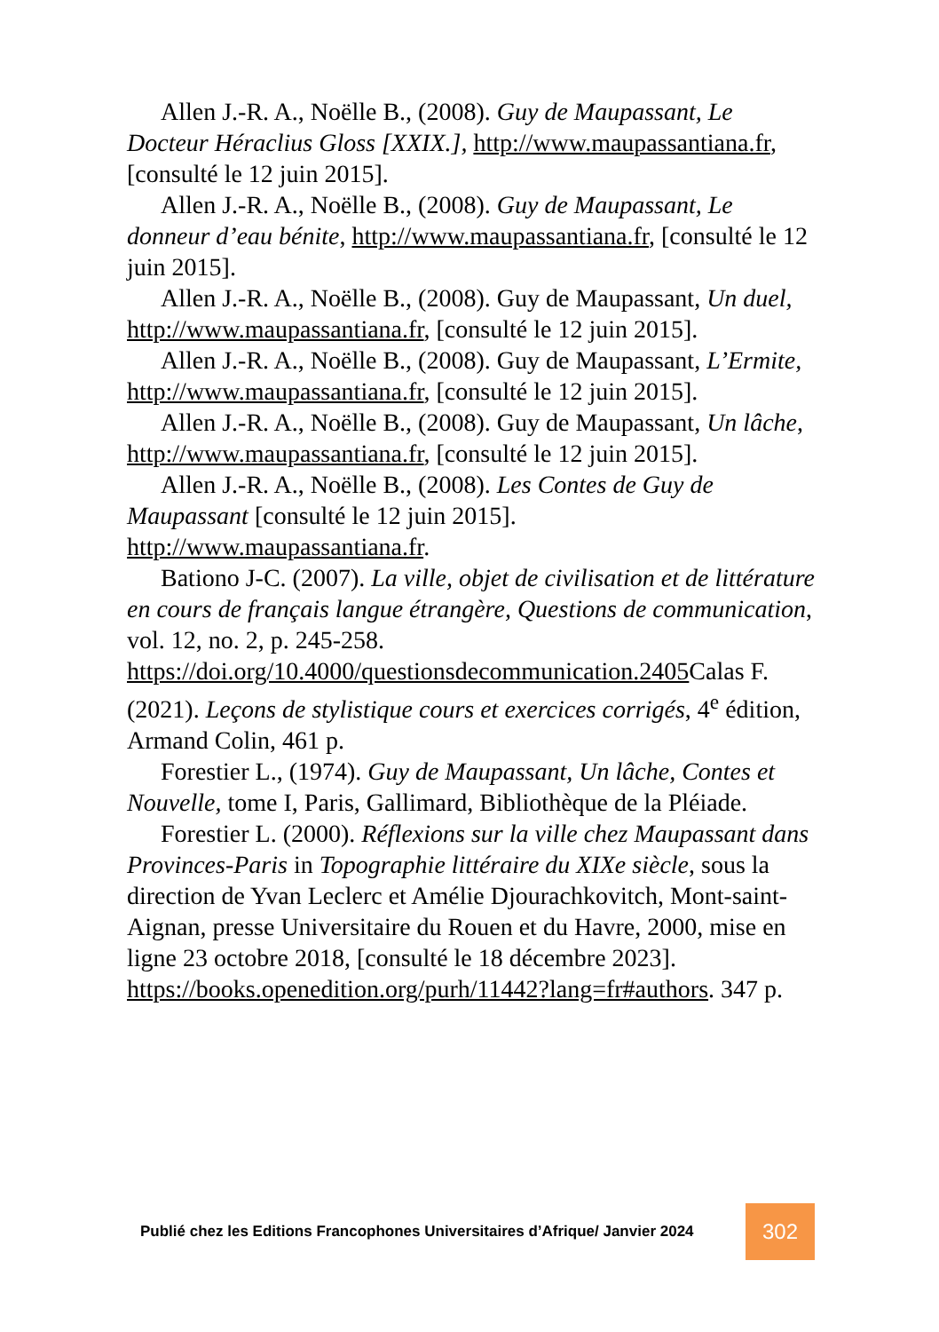Allen J.-R. A., Noëlle B., (2008). Guy de Maupassant, Le Docteur Héraclius Gloss [XXIX.], http://www.maupassantiana.fr, [consulté le 12 juin 2015].
Allen J.-R. A., Noëlle B., (2008). Guy de Maupassant, Le donneur d’eau bénite, http://www.maupassantiana.fr, [consulté le 12 juin 2015].
Allen J.-R. A., Noëlle B., (2008). Guy de Maupassant, Un duel, http://www.maupassantiana.fr, [consulté le 12 juin 2015].
Allen J.-R. A., Noëlle B., (2008). Guy de Maupassant, L’Ermite, http://www.maupassantiana.fr, [consulté le 12 juin 2015].
Allen J.-R. A., Noëlle B., (2008). Guy de Maupassant, Un lâche, http://www.maupassantiana.fr, [consulté le 12 juin 2015].
Allen J.-R. A., Noëlle B., (2008). Les Contes de Guy de Maupassant [consulté le 12 juin 2015]. http://www.maupassantiana.fr.
Bationo J-C. (2007). La ville, objet de civilisation et de littérature en cours de français langue étrangère, Questions de communication, vol. 12, no. 2, p. 245-258. https://doi.org/10.4000/questionsdecommunication.2405 Calas F. (2021). Leçons de stylistique cours et exercices corrigés, 4<sup>e</sup> édition, Armand Colin, 461 p.
Forestier L., (1974). Guy de Maupassant, Un lâche, Contes et Nouvelle, tome I, Paris, Gallimard, Bibliothèque de la Pléiade.
Forestier L. (2000). Réflexions sur la ville chez Maupassant dans Provinces-Paris in Topographie littéraire du XIXe siècle, sous la direction de Yvan Leclerc et Amélie Djourachkovitch, Mont-saint-Aignan, presse Universitaire du Rouen et du Havre, 2000, mise en ligne 23 octobre 2018, [consulté le 18 décembre 2023]. https://books.openedition.org/purh/11442?lang=fr#authors. 347 p.
Publié chez les Editions Francophones Universitaires d’Afrique/ Janvier 2024
302